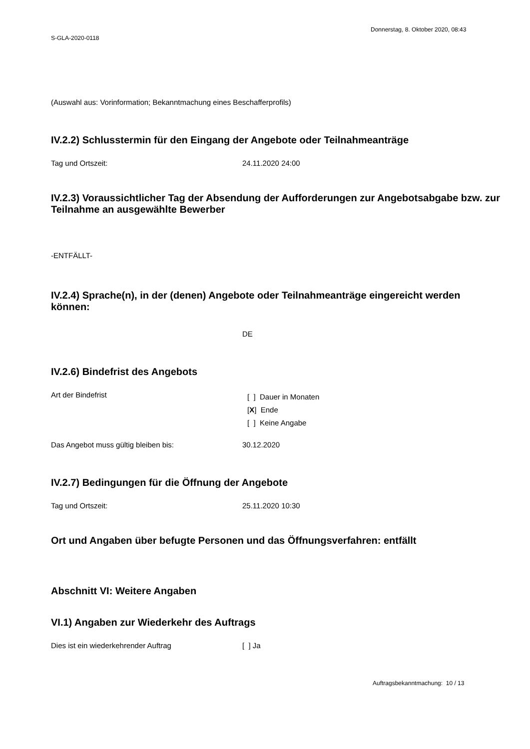Donnerstag, 8. Oktober 2020, 08:43
S-GLA-2020-0118
(Auswahl aus: Vorinformation; Bekanntmachung eines Beschafferprofils)
IV.2.2) Schlusstermin für den Eingang der Angebote oder Teilnahmeanträge
Tag und Ortszeit: 24.11.2020 24:00
IV.2.3) Voraussichtlicher Tag der Absendung der Aufforderungen zur Angebotsabgabe bzw. zur Teilnahme an ausgewählte Bewerber
-ENTFÄLLT-
IV.2.4) Sprache(n), in der (denen) Angebote oder Teilnahmeanträge eingereicht werden können:
DE
IV.2.6) Bindefrist des Angebots
Art der Bindefrist
[ ] Dauer in Monaten
[X] Ende
[ ] Keine Angabe
Das Angebot muss gültig bleiben bis: 30.12.2020
IV.2.7) Bedingungen für die Öffnung der Angebote
Tag und Ortszeit: 25.11.2020 10:30
Ort und Angaben über befugte Personen und das Öffnungsverfahren: entfällt
Abschnitt VI: Weitere Angaben
VI.1) Angaben zur Wiederkehr des Auftrags
Dies ist ein wiederkehrender Auftrag [ ] Ja
Auftragsbekanntmachung: 10 / 13